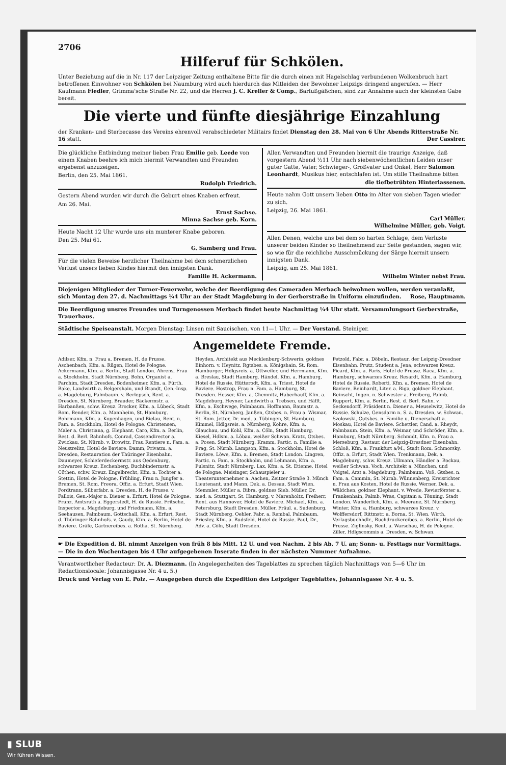2706
Hilferuf für Schkölen.
Unter Beziehung auf die in Nr. 117 der Leipziger Zeitung enthaltene Bitte für die durch einen mit Hagelschlag verbundenen Wolkenbruch hart betroffenen Einwohner von Schkölen bei Naumburg wird auch hierdurch das Mitleiden der Bewohner Leipzigs dringend angerufen. — Herr Kaufmann Fiedler, Grimma'sche Straße Nr. 22, und die Herren J. C. Kreller & Comp., Barfußgäßchen, sind zur Annahme auch der kleinsten Gabe bereit.
Die vierte und fünfte diesjährige Einzahlung
der Kranken- und Sterbecasse des Vereins ehrenvoll verabschiedeter Militairs findet Dienstag den 28. Mai von 6 Uhr Abends Ritterstraße Nr. 16 statt. Der Cassirer.
Die glückliche Entbindung meiner lieben Frau Emilie geb. Leede von einem Knaben beehre ich mich hiermit Verwandten und Freunden ergebenst anzuzeigen.
Berlin, den 25. Mai 1861.
Rudolph Friedrich.
Gestern Abend wurden wir durch die Geburt eines Knaben erfreut.
Am 26. Mai.
Ernst Sachse.
Minna Sachse geb. Korn.
Heute Nacht 12 Uhr wurde uns ein munterer Knabe geboren.
Den 25. Mai 61.
G. Samberg und Frau.
Für die vielen Beweise herzlicher Theilnahme bei dem schmerzlichen Verlust unsers lieben Kindes hiermit den innigsten Dank.
Familie H. Ackermann.
Allen Verwandten und Freunden hiermit die traurige Anzeige, daß vorgestern Abend ½11 Uhr nach siebenwöchentlichen Leiden unser guter Gatte, Vater, Schwieger-, Großvater und Onkel, Herr Salomon Leonhardt, Musikus hier, entschlafen ist. Um stille Theilnahme bitten
die tiefbetrübten Hinterlassenen.
Heute nahm Gott unsern lieben Otto im Alter von sieben Tagen wieder zu sich.
Leipzig, 26. Mai 1861.
Carl Müller.
Wilhelmine Müller, geb. Voigt.
Allen Denen, welche uns bei dem so harten Schlage, dem Verluste unserer beiden Kinder so theilnehmend zur Seite gestanden, sagen wir, so wie für die reichliche Ausschmückung der Särge hiermit unsern innigsten Dank.
Leipzig, am 25. Mai 1861.
Wilhelm Winter nebst Frau.
Diejenigen Mitglieder der Turner-Feuerwehr, welche der Beerdigung des Cameraden Merbach beiwohnen wollen, werden veranlaßt, sich Montag den 27. d. Nachmittags ¼4 Uhr an der Stadt Magdeburg in der Gerberstraße in Uniform einzufinden. Rose, Hauptmann.
Die Beerdigung unsres Freundes und Turngenossen Merbach findet heute Nachmittag ¼4 Uhr statt. Versammlungsort Gerberstraße, Trauerhaus.
Städtische Speiseanstalt. Morgen Dienstag: Linsen mit Saucischen, von 11—1 Uhr. — Der Vorstand. Steiniger.
Angemeldete Fremde.
Adilser, Kfm. n. Frau a. Bremen, H. de Prusse. Aschenbach, Kfm. a. Rügen, Hotel de Pologne. Ackermann, Kfm. a. Berlin, Stadt London. Ahrens, Frau a. Stockholm, Stadt Nürnberg. Bohn, Organist a. Parchim, Stadt Dresden. Bodenheimer, Kfm. a. Fürth. Bake, Landwirth a. Belgershain, und Brandt, Gen.-Insp. a. Magdeburg, Palmbaum. v. Berlepsch, Rent. a. Dresden, St. Nürnberg. Brauder, Bäckermstr. a. Harbanßen, schw. Kreuz. Brocker, Kfm. a. Lübeck, Stadt Rom. Bender, Kfm. a. Mannheim, St. Hamburg. Bohrmann, Kfm. a. Kopenhagen, und Bielau, Rent. n. Fam. a. Stockholm, Hotel de Pologne. Christensen, Maler a. Christiana, g. Elephant. Caro, Kfm. a. Berlin, Rest. d. Berl. Bahnhofs. Conrad, Cassendirector a. Zwickau, St. Nürnb. v. Drowitz, Frau Rentiere n. Fam. a. Neustrelitz, Hotel de Baviere. Damm, Privatm. a. Dresden, Restauration der Thüringer Eisenbahn. Daumeyer, Schieferdeckermstr. aus Oedenburg, schwarzes Kreuz. Eschenberg, Buchbindermstr. a. Cöthen, schw. Kreuz. Engelbrecht, Kfm. n. Tochter a. Stettin, Hotel de Pologne. Frühling, Frau n. Jungfer a. Bremen, St. Rom. Freora, Offiz. a. Erfurt, Stadt Wien. Fordtrann, Silberfabr. a. Dresden, H. de Prusse. v. Fallois, Gen.-Major n. Diener a. Erfurt, Hotel de Pologne. Franz, Amtsrath a. Eggerstedt, H. de Russie. Fritsche, Inspector a. Magdeburg, und Friedmann, Kfm. a. Seehausen, Palmbaum. Gottschall, Kfm. a. Erfurt, Rest. d. Thüringer Bahnhofs. v. Gaudy, Kfm. a. Berlin, Hotel de Baviere. Gräfe, Gärtnereibes. a. Rotha, St. Nürnberg.
Heyden, Architekt aus Mecklenburg-Schwerin, goldnes Einhorn. v. Heynitz, Rgtsbes. a. Königshain, St. Rom. Hamburger, Hdlgsreis. a. Ottweiler, und Herrmann, Kfm. a. Breslau, Stadt Hamburg. Händel, Kfm. a. Hamburg, Hotel de Russie. Hütterodt, Kfm. a. Triest, Hotel de Baviere. Hostrop, Frau n. Fam. a. Hamburg, St. Dresden. Hesser, Kfm. a. Chemnitz, Haberhauff, Kfm. a. Magdeburg, Heyner, Landwirth a. Trebsen, und Häfft, Kfm. a. Eschwege, Palmbaum. Hoffmann, Baumstr. a. Berlin, St. Nürnberg. Janßen, Gtsbes. n. Frau a. Wismar, St. Rom. Jetter, Dr. med. a. Tübingen, St. Hamburg. Kimmel, Hdlgsreis. a. Nürnberg, Kohre, Kfm. a. Glauchau, und Kohl, Kfm. a. Cöln, Stadt Hamburg. Kiesel, Hdlsm. a. Löbau, weißer Schwan. Kratz, Gtsbes. a. Posen, Stadt Nürnberg. Kramm, Partic. n. Familie a. Prag, St. Nürnb. Lampson, Kfm. a. Stockholm, Hotel de Baviere. Löwe, Kfm. a. Bremen, Stadt London. Lingren, Partic. n. Fam. a. Stockholm, und Lehmann, Kfm. a. Pulsnitz, Stadt Nürnberg. Lax, Kfm. a. St. Etienne, Hotel de Pologne. Meisinger, Schauspieler u. Theaterunternehmer a. Aachen, Zeitzer Straße 3. Münch Lieutenant, und Mann, Dek. a. Dessau, Stadt Wien. Memmler, Müller a. Bibra, goldnes Sieb. Müller, Dr. med. a. Stuttgart, St. Hamburg. v. Marenholtz, Freiherr, Rent. aus Hannover, Hotel de Baviere. Michael, Kfm. a. Petersburg, Stadt Dresden. Müller, Fräul. a. Sudenburg, Stadt Nürnberg. Oehler, Fabr. a. Rembal, Palmbaum. Priesley, Kfm. a. Budsfeld, Hotel de Russie. Paul, Dr., Adv. a. Cöln, Stadt Dresden.
Petzold, Fabr. a. Döbeln, Restaur. der Leipzig-Dresdner Eisenbahn. Prutz, Student a. Jena, schwarzes Kreuz. Picard, Kfm. a. Paris, Hotel de Prusse. Raca, Kfm. a. Hamburg, schwarzes Kreuz. Resardt, Kfm. a. Hamburg, Hotel de Russie. Roberti, Kfm. a. Bremen, Hotel de Baviere. Reinhardt, Liter. a. Riga, goldner Elephant. Reinscht, Ingen. n. Schwester a. Freiberg, Palmb. Ruppert, Kfm. a. Berlin, Rest. d. Berl. Bahn. v. Seckendorff, Präsident n. Diener a. Meuselwitz, Hotel de Russie. Schulze, Gensdarm n. S. a. Dresden, w. Schwan. Szolowski, Gutsbes. n. Familie u. Dienerschaft a. Moskau, Hotel de Baviere. Schettler, Cand. a. Rheydt, Palmbaum. Stein, Kfm. a. Weimar, und Schröder, Kfm. a. Hamburg, Stadt Nürnberg. Schmidt, Kfm. n. Frau a. Merseburg, Restaur. der Leipzig-Dresdner Eisenbahn. Schloß, Kfm. a. Frankfurt a/M., Stadt Rom. Schmorsky, Offiz. a. Erfurt, Stadt Wien. Trenkmann, Dek. a. Magdeburg, schw. Kreuz. Ullmann, Händler a. Bockau, weißer Schwan. Voch, Architekt a. München, und Voigtel, Arzt a. Magdeburg, Palmbaum. Voß, Gtsbes. n. Fam. a. Cammin, St. Nürnb. Wünnenberg, Kreisrichter n. Frau aus Kosten, Hotel de Russie. Werner, Dek. a. Wäldchen, goldner Elephant. v. Wrede, Revierförster a. Frankenhain, Palmb. Wras, Capitain a. Tönning, Stadt London. Wunderlich, Kfm. a. Meerane, St. Nürnberg. Winter, Kfm. a. Hamburg, schwarzes Kreuz. v. Wolffersdorf, Rittmstr. a. Borna, St. Wien. Wirth, Verlagsbuchhdlr., Buchdruckereibes. a. Berlin, Hotel de Prusse. Ziglinsky, Rent. a. Warschau, H. de Pologne. Ziller, Hdlgscommis a. Dresden, w. Schwan.
☛ Die Expedition d. Bl. nimmt Anzeigen von früh 8 bis Mitt. 12 U. und von Nachm. 2 bis Ab. 7 U. an; Sonn- u. Festtags nur Vormittags. — Die in den Wochentagen bis 4 Uhr aufgegebenen Inserate finden in der nächsten Nummer Aufnahme.
Verantwortlicher Redacteur: Dr. A. Diezmann. (In Angelegenheiten des Tageblattes zu sprechen täglich Nachmittags von 5—6 Uhr im Redactionslocale: Johannisgasse Nr. 4 u. 5.)
Druck und Verlag von E. Polz. — Ausgegeben durch die Expedition des Leipziger Tageblattes, Johannisgasse Nr. 4 u. 5.
▮ SLUB
Wir führen Wissen.